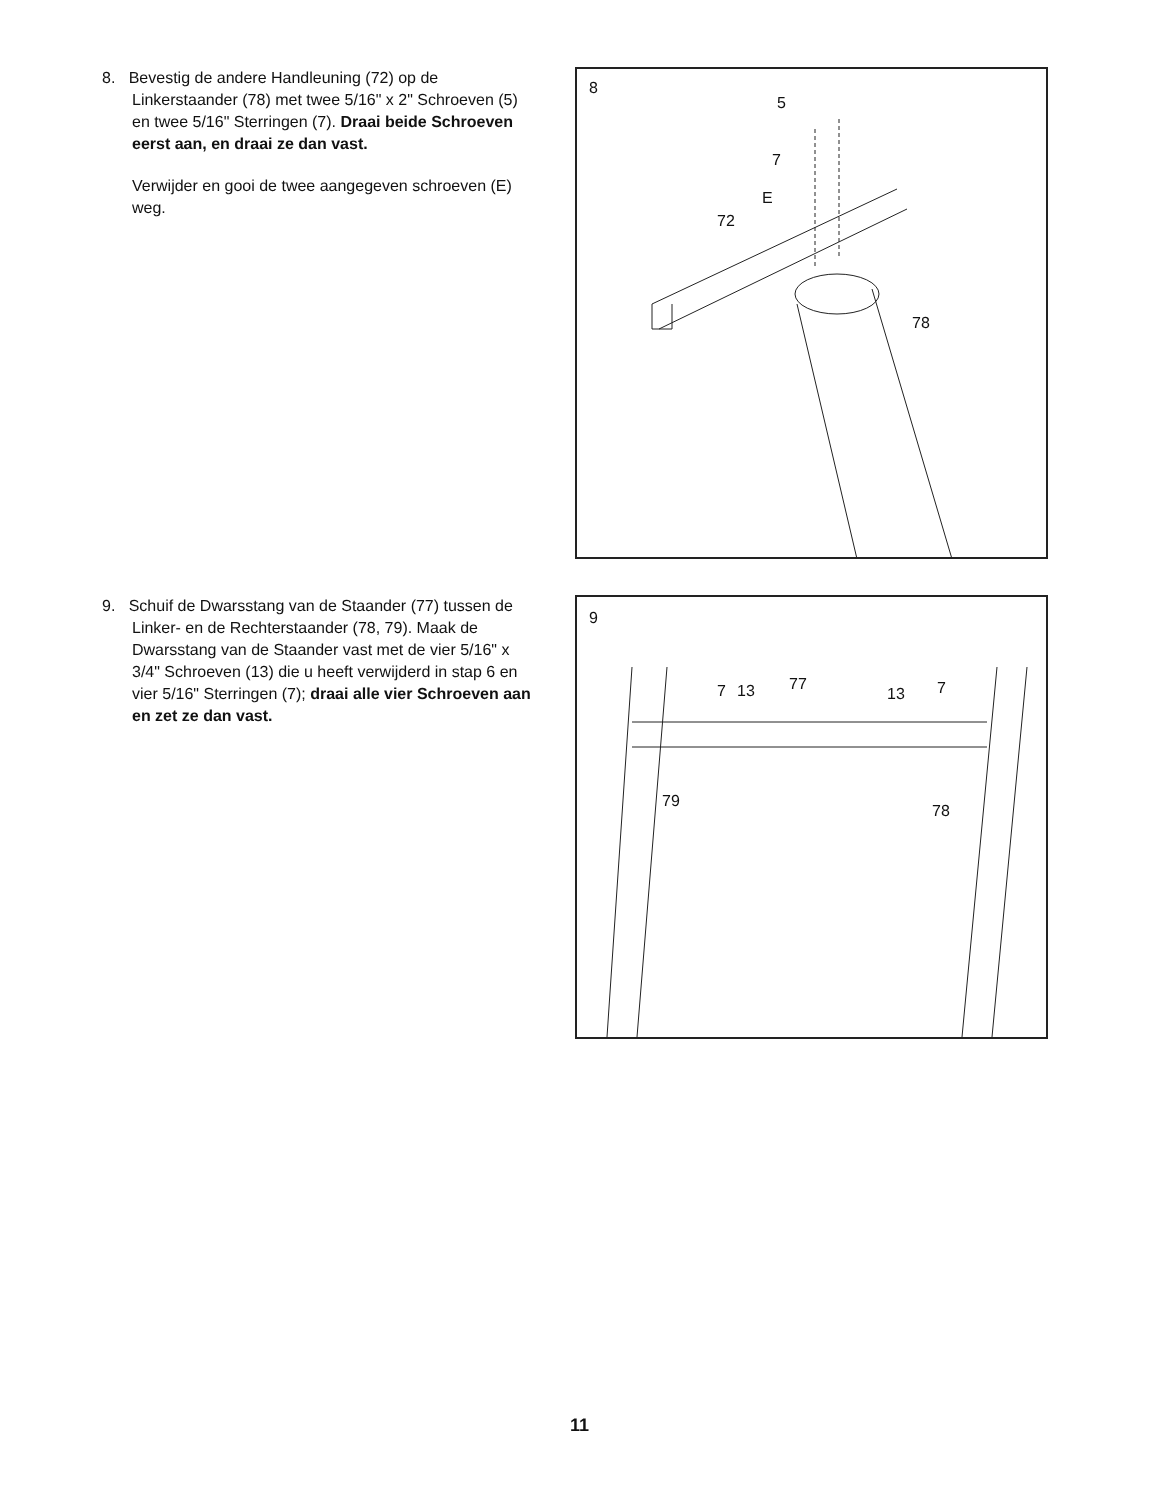8. Bevestig de andere Handleuning (72) op de Linkerstaander (78) met twee 5/16" x 2" Schroeven (5) en twee 5/16" Sterringen (7). Draai beide Schroeven eerst aan, en draai ze dan vast.
Verwijder en gooi de twee aangegeven schroeven (E) weg.
8
5
7
E
72
78
9. Schuif de Dwarsstang van de Staander (77) tussen de Linker- en de Rechterstaander (78, 79). Maak de Dwarsstang van de Staander vast met de vier 5/16" x 3/4" Schroeven (13) die u heeft verwijderd in stap 6 en vier 5/16" Sterringen (7); draai alle vier Schroeven aan en zet ze dan vast.
9
7 13 77
13 7
79
78
11